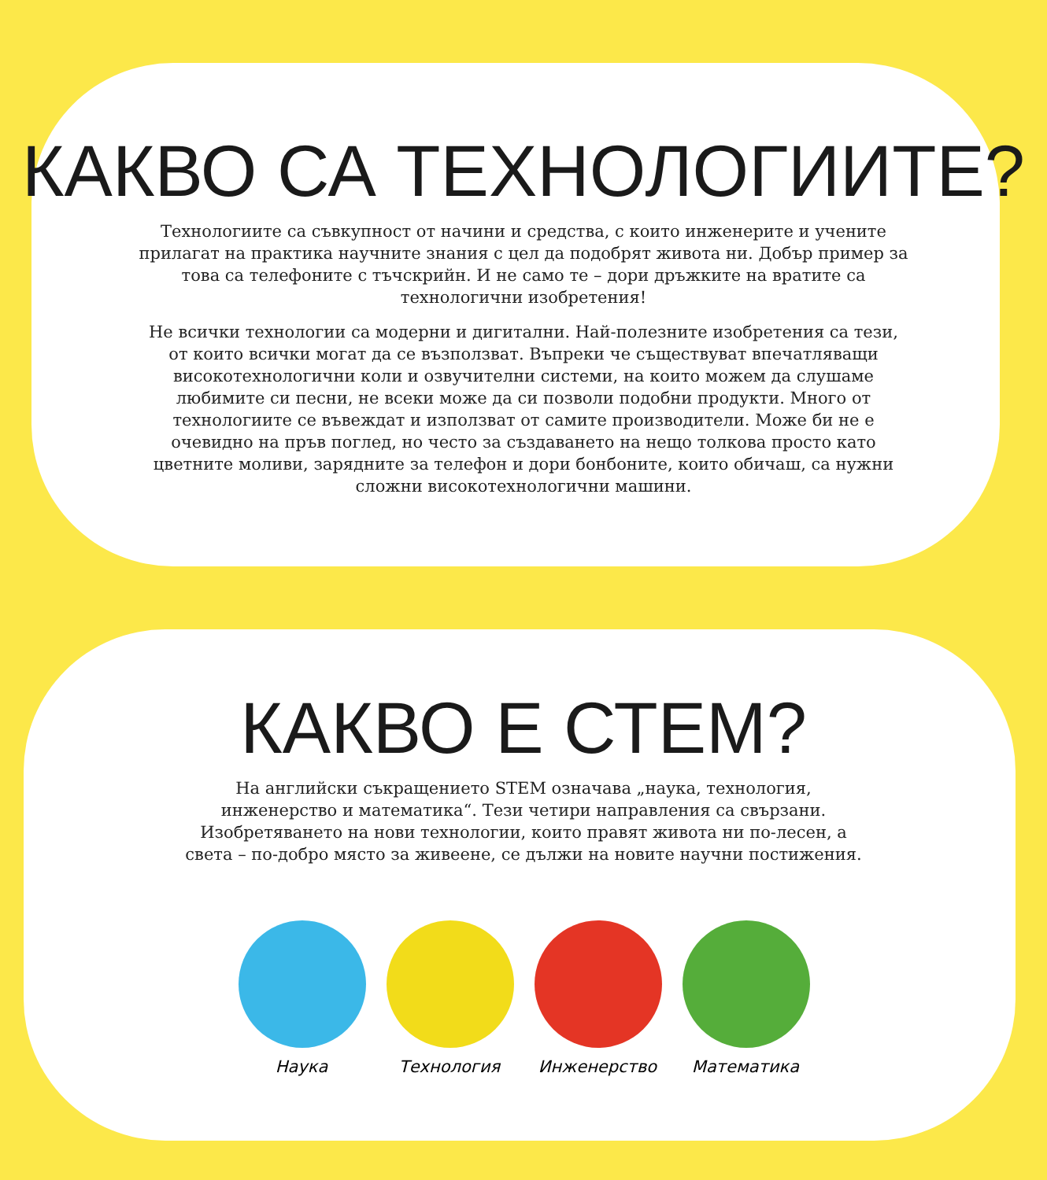КАКВО СА ТЕХНОЛОГИИТЕ?
Технологиите са съвкупност от начини и средства, с които инженерите и учените прилагат на практика научните знания с цел да подобрят живота ни. Добър пример за това са телефоните с тъчскрийн. И не само те – дори дръжките на вратите са технологични изобретения!
Не всички технологии са модерни и дигитални. Най-полезните изобретения са тези, от които всички могат да се възползват. Въпреки че съществуват впечатляващи високотехнологични коли и озвучителни системи, на които можем да слушаме любимите си песни, не всеки може да си позволи подобни продукти. Много от технологиите се въвеждат и използват от самите производители. Може би не е очевидно на пръв поглед, но често за създаването на нещо толкова просто като цветните моливи, зарядните за телефон и дори бонбоните, които обичаш, са нужни сложни високотехнологични машини.
КАКВО Е СТЕМ?
На английски съкращението STEM означава „наука, технология, инженерство и математика“. Тези четири направления са свързани. Изобретяването на нови технологии, които правят живота ни по-лесен, а света – по-добро място за живеене, се дължи на новите научни постижения.
Наука Технология Инженерство Математика